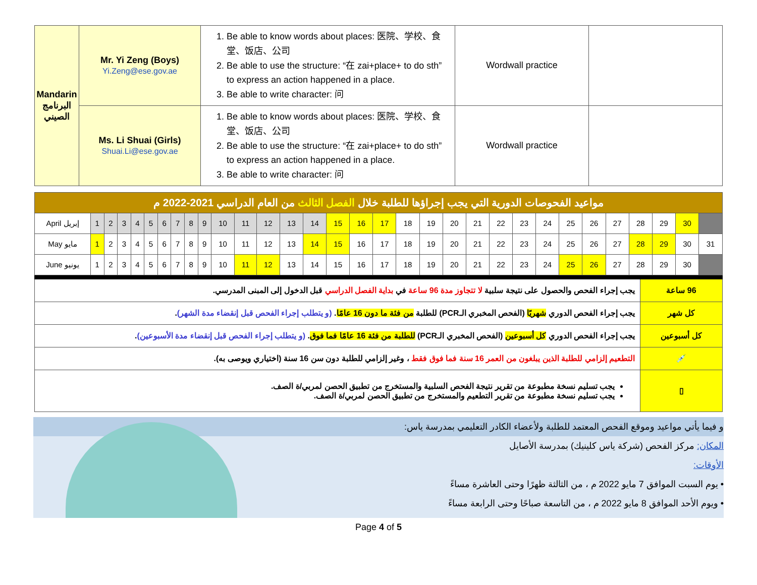| Mandarin البرنامج الصيني | Mr. Yi Zeng (Boys) Yi.Zeng@ese.gov.ae | 1. Be able to know words about places: 医院、学校、食堂、饭店、公司 2. Be able to use the structure: “在 zai+place+ to do sth” to express an action happened in a place. 3. Be able to write character: 问 | Wordwall practice | |
| | Ms. Li Shuai (Girls) Shuai.Li@ese.gov.ae | 1. Be able to know words about places: 医院、学校、食堂、饭店、公司 2. Be able to use the structure: “在 zai+place+ to do sth” to express an action happened in a place. 3. Be able to write character: 问 | Wordwall practice | |
| مواعيد الفحوصات الدورية التي يجب إجراؤها للطلبة خلال الفصل الثالث من العام الدراسي 2021-2022 م | | | | | | | | | | | | | | | | | | | | | | | | | | | | | | | |
| April إبريل | 1 | 2 | 3 | 4 | 5 | 6 | 7 | 8 | 9 | 10 | 11 | 12 | 13 | 14 | 15 | 16 | 17 | 18 | 19 | 20 | 21 | 22 | 23 | 24 | 25 | 26 | 27 | 28 | 29 | 30 | |
| May مايو | 1 | 2 | 3 | 4 | 5 | 6 | 7 | 8 | 9 | 10 | 11 | 12 | 13 | 14 | 15 | 16 | 17 | 18 | 19 | 20 | 21 | 22 | 23 | 24 | 25 | 26 | 27 | 28 | 29 | 30 | 31 |
| June يونيو | 1 | 2 | 3 | 4 | 5 | 6 | 7 | 8 | 9 | 10 | 11 | 12 | 13 | 14 | 15 | 16 | 17 | 18 | 19 | 20 | 21 | 22 | 23 | 24 | 25 | 26 | 27 | 28 | 29 | 30 | |
| 96 ساعة | يجب إجراء الفحص والحصول على نتيجة سلبية لا تتجاوز مدة 96 ساعة في بداية الفصل الدراسي قبل الدخول إلى المبنى المدرسي. |
| كل شهر | يجب إجراء الفحص الدوري شهريًا (الفحص المخبري الـPCR) للطلبة من فئة ما دون 16 عامًا . (و يتطلب إجراء الفحص قبل إنقضاء مدة الشهر) . |
| كل أسبوعين | يجب إجراء الفحص الدوري كل أسبوعين (الفحص المخبري الـPCR) للطلبة من فئة 16 عامًا فما فوق . (و يتطلب إجراء الفحص قبل إنقضاء مدة الأسبوعين) . |
| 💉 | التطعيم إلزامي للطلبة الذين يبلغون من العمر 16 سنة فما فوق فقط ، وغير إلزامي للطلبة دون سن 16 سنة (اختياري ويوصى به). |
| ▯ | يجب تسليم نسخة مطبوعة من تقرير نتيجة الفحص السلبية والمستخرج من تطبيق الحصن لمربي/ة الصف. يجب تسليم نسخة مطبوعة من تقرير التطعيم والمستخرج من تطبيق الحصن لمربي/ة الصف. |
و فيما يأتي مواعيد وموقع الفحص المعتمد للطلبة ولأعضاء الكادر التعليمي بمدرسة ياس:
المكان: مركز الفحص (شركة ياس كلينيك) بمدرسة الأصايل
الأوقات:
• يوم السبت الموافق 7 مايو 2022 م ، من الثالثة ظهرًا وحتى العاشرة مساءً
• ويوم الأحد الموافق 8 مايو 2022 م ، من التاسعة صباحًا وحتى الرابعة مساءً
Page 4 of 5